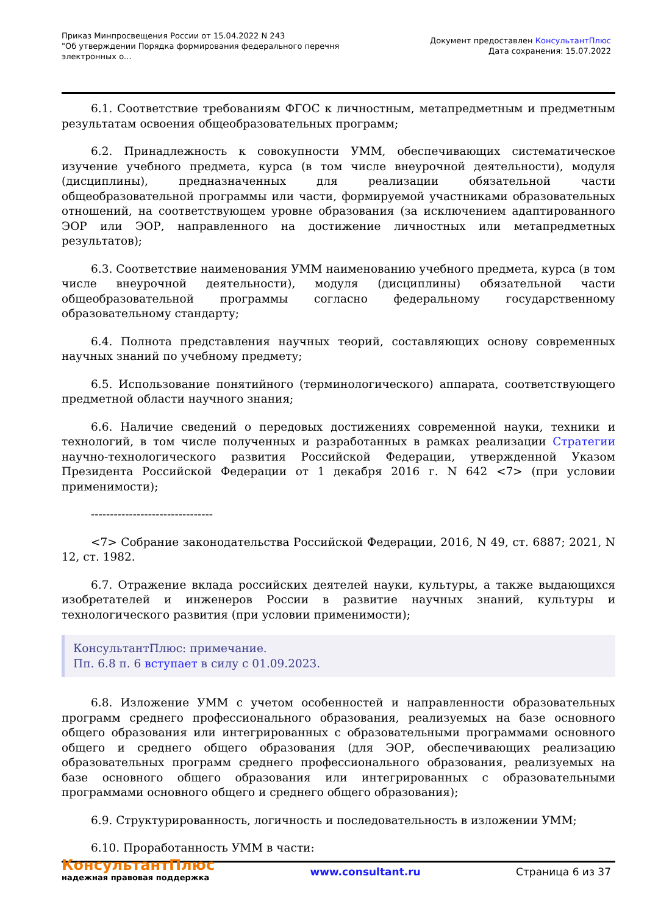Приказ Минпросвещения России от 15.04.2022 N 243
"Об утверждении Порядка формирования федерального перечня
электронных о...
Документ предоставлен КонсультантПлюс
Дата сохранения: 15.07.2022
6.1. Соответствие требованиям ФГОС к личностным, метапредметным и предметным результатам освоения общеобразовательных программ;
6.2. Принадлежность к совокупности УММ, обеспечивающих систематическое изучение учебного предмета, курса (в том числе внеурочной деятельности), модуля (дисциплины), предназначенных для реализации обязательной части общеобразовательной программы или части, формируемой участниками образовательных отношений, на соответствующем уровне образования (за исключением адаптированного ЭОР или ЭОР, направленного на достижение личностных или метапредметных результатов);
6.3. Соответствие наименования УММ наименованию учебного предмета, курса (в том числе внеурочной деятельности), модуля (дисциплины) обязательной части общеобразовательной программы согласно федеральному государственному образовательному стандарту;
6.4. Полнота представления научных теорий, составляющих основу современных научных знаний по учебному предмету;
6.5. Использование понятийного (терминологического) аппарата, соответствующего предметной области научного знания;
6.6. Наличие сведений о передовых достижениях современной науки, техники и технологий, в том числе полученных и разработанных в рамках реализации Стратегии научно-технологического развития Российской Федерации, утвержденной Указом Президента Российской Федерации от 1 декабря 2016 г. N 642 <7> (при условии применимости);
--------------------------------
<7> Собрание законодательства Российской Федерации, 2016, N 49, ст. 6887; 2021, N 12, ст. 1982.
6.7. Отражение вклада российских деятелей науки, культуры, а также выдающихся изобретателей и инженеров России в развитие научных знаний, культуры и технологического развития (при условии применимости);
КонсультантПлюс: примечание.
Пп. 6.8 п. 6 вступает в силу с 01.09.2023.
6.8. Изложение УММ с учетом особенностей и направленности образовательных программ среднего профессионального образования, реализуемых на базе основного общего образования или интегрированных с образовательными программами основного общего и среднего общего образования (для ЭОР, обеспечивающих реализацию образовательных программ среднего профессионального образования, реализуемых на базе основного общего образования или интегрированных с образовательными программами основного общего и среднего общего образования);
6.9. Структурированность, логичность и последовательность в изложении УММ;
6.10. Проработанность УММ в части:
КонсультантПлюс
надежная правовая поддержка
www.consultant.ru Страница 6 из 37